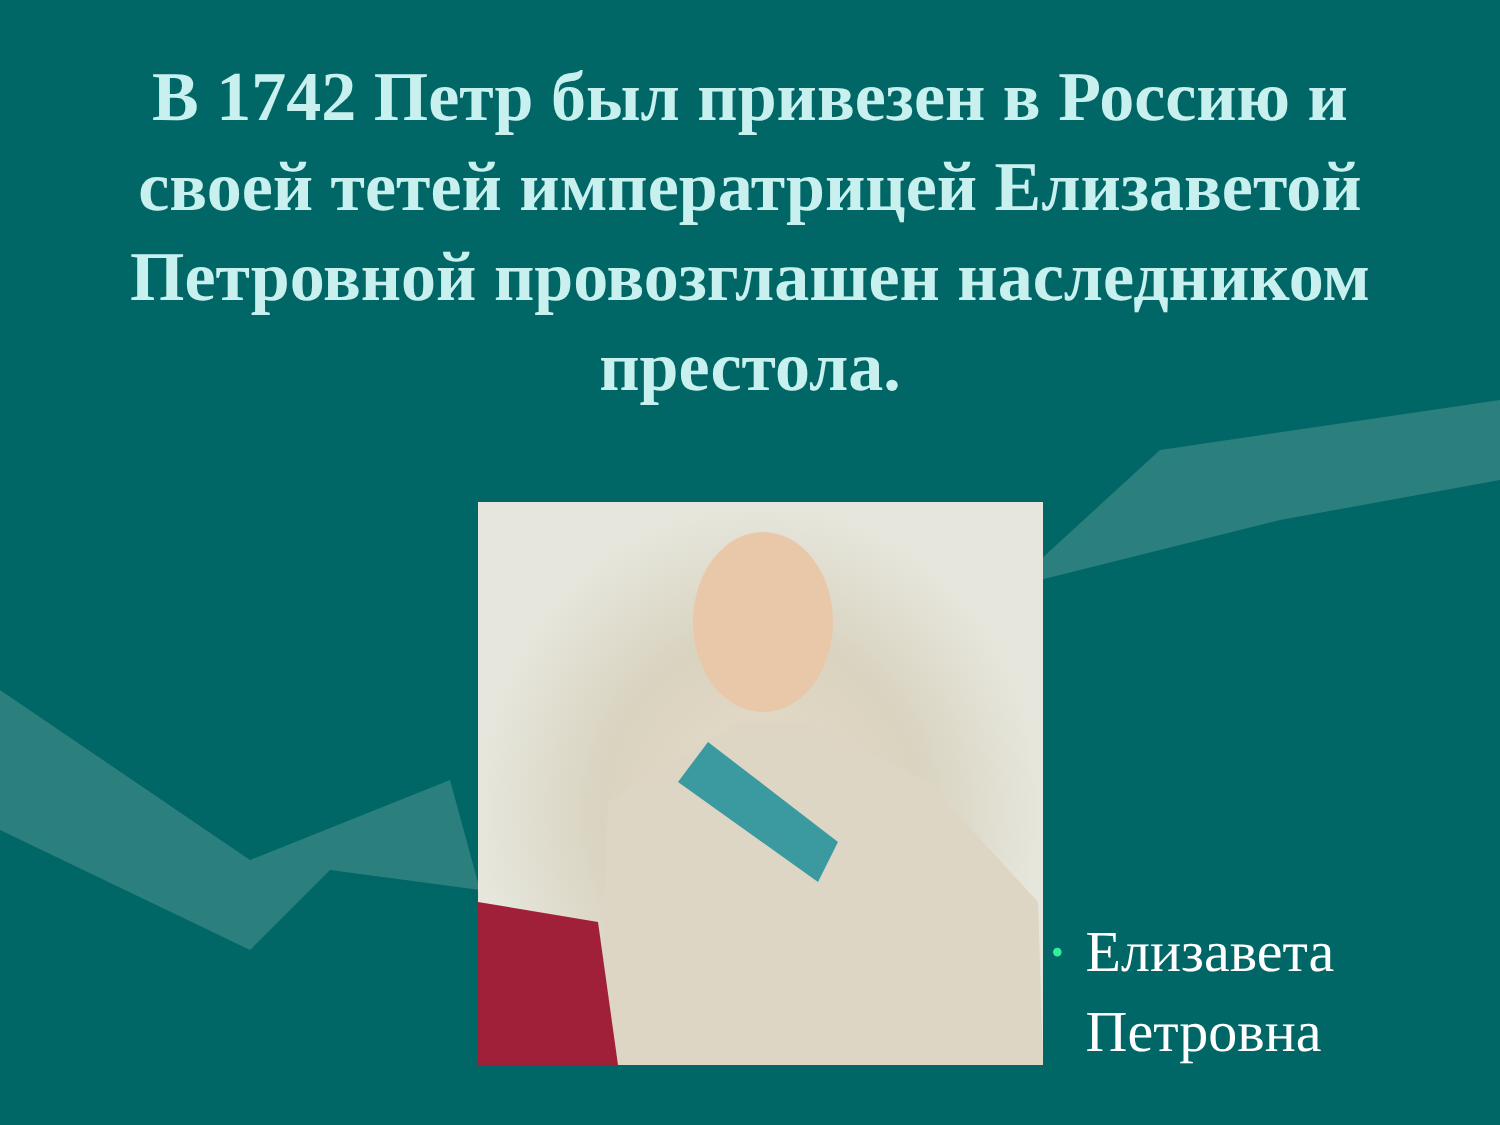В 1742 Петр был привезен в Россию и своей тетей императрицей Елизаветой Петровной провозглашен наследником престола.
• Елизавета
• Петровна